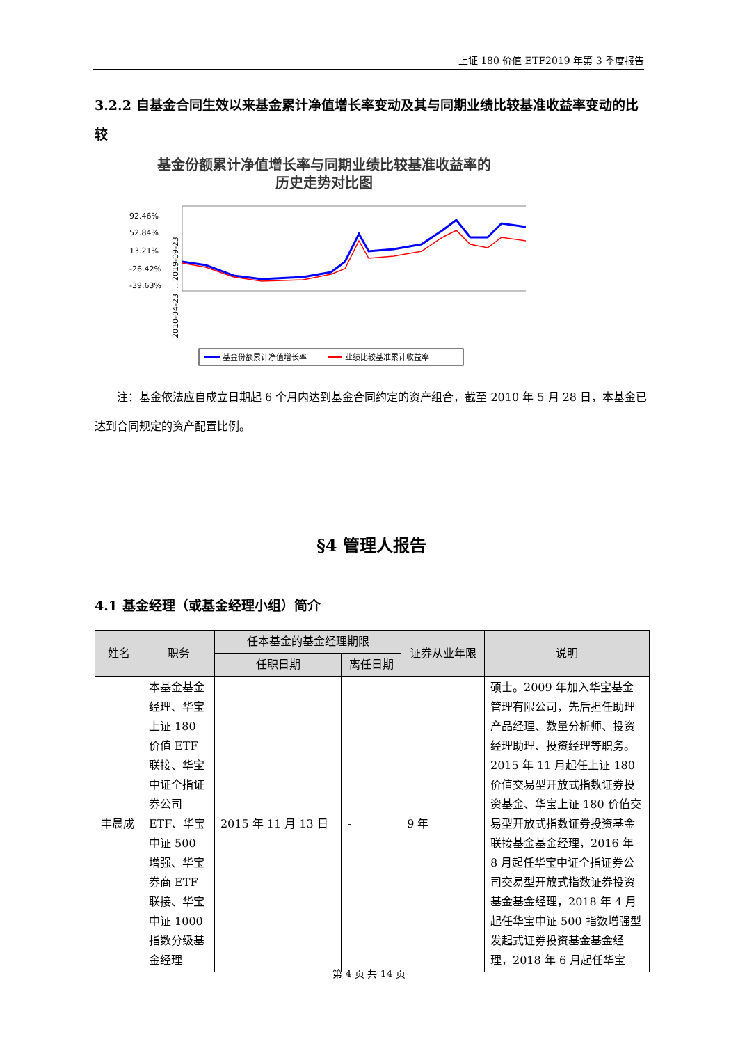上证 180 价值 ETF2019 年第 3 季度报告
3.2.2 自基金合同生效以来基金累计净值增长率变动及其与同期业绩比较基准收益率变动的比较
基金份额累计净值增长率与同期业绩比较基准收益率的
历史走势对比图
92.46%
52.84%
13.21%
-26.42%
-39.63%
2010-04-23 … 2019-09-23
基金份额累计净值增长率
业绩比较基准累计收益率
注：基金依法应自成立日期起 6 个月内达到基金合同约定的资产组合，截至 2010 年 5 月 28 日，本基金已达到合同规定的资产配置比例。
§4 管理人报告
4.1 基金经理（或基金经理小组）简介
| 姓名 | 职务 | 任本基金的基金经理期限 | | 证券从业年限 | 说明 |
| --- | --- | --- | --- | --- | --- |
| | | 任职日期 | 离任日期 | | |
| 丰晨成 | 本基金基金经理、华宝上证 180 价值 ETF 联接、华宝中证全指证券公司 ETF、华宝中证 500 增强、华宝券商 ETF 联接、华宝中证 1000 指数分级基金经理 | 2015 年 11 月 13 日 | - | 9 年 | 硕士。2009 年加入华宝基金管理有限公司，先后担任助理产品经理、数量分析师、投资经理助理、投资经理等职务。2015 年 11 月起任上证 180 价值交易型开放式指数证券投资基金、华宝上证 180 价值交易型开放式指数证券投资基金联接基金基金经理，2016 年 8 月起任华宝中证全指证券公司交易型开放式指数证券投资基金基金经理，2018 年 4 月起任华宝中证 500 指数增强型发起式证券投资基金基金经理，2018 年 6 月起任华宝 |
第 4 页 共 14 页